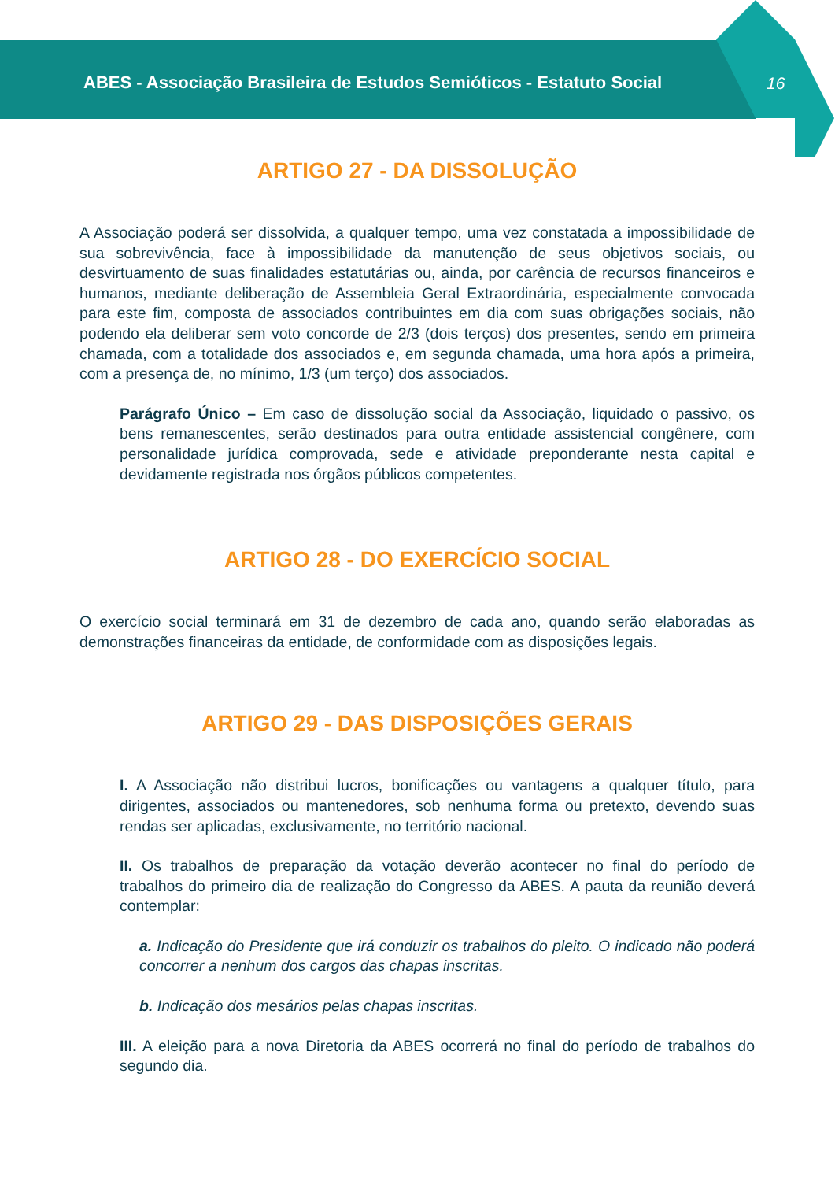ABES - Associação Brasileira de Estudos Semióticos - Estatuto Social
16
ARTIGO 27 - DA DISSOLUÇÃO
A Associação poderá ser dissolvida, a qualquer tempo, uma vez constatada a impossibilidade de sua sobrevivência, face à impossibilidade da manutenção de seus objetivos sociais, ou desvirtuamento de suas finalidades estatutárias ou, ainda, por carência de recursos financeiros e humanos, mediante deliberação de Assembleia Geral Extraordinária, especialmente convocada para este fim, composta de associados contribuintes em dia com suas obrigações sociais, não podendo ela deliberar sem voto concorde de 2/3 (dois terços) dos presentes, sendo em primeira chamada, com a totalidade dos associados e, em segunda chamada, uma hora após a primeira, com a presença de, no mínimo, 1/3 (um terço) dos associados.
Parágrafo Único – Em caso de dissolução social da Associação, liquidado o passivo, os bens remanescentes, serão destinados para outra entidade assistencial congênere, com personalidade jurídica comprovada, sede e atividade preponderante nesta capital e devidamente registrada nos órgãos públicos competentes.
ARTIGO 28 - DO EXERCÍCIO SOCIAL
O exercício social terminará em 31 de dezembro de cada ano, quando serão elaboradas as demonstrações financeiras da entidade, de conformidade com as disposições legais.
ARTIGO 29 - DAS DISPOSIÇÕES GERAIS
I. A Associação não distribui lucros, bonificações ou vantagens a qualquer título, para dirigentes, associados ou mantenedores, sob nenhuma forma ou pretexto, devendo suas rendas ser aplicadas, exclusivamente, no território nacional.
II. Os trabalhos de preparação da votação deverão acontecer no final do período de trabalhos do primeiro dia de realização do Congresso da ABES. A pauta da reunião deverá contemplar:
a. Indicação do Presidente que irá conduzir os trabalhos do pleito. O indicado não poderá concorrer a nenhum dos cargos das chapas inscritas.
b. Indicação dos mesários pelas chapas inscritas.
III. A eleição para a nova Diretoria da ABES ocorrerá no final do período de trabalhos do segundo dia.